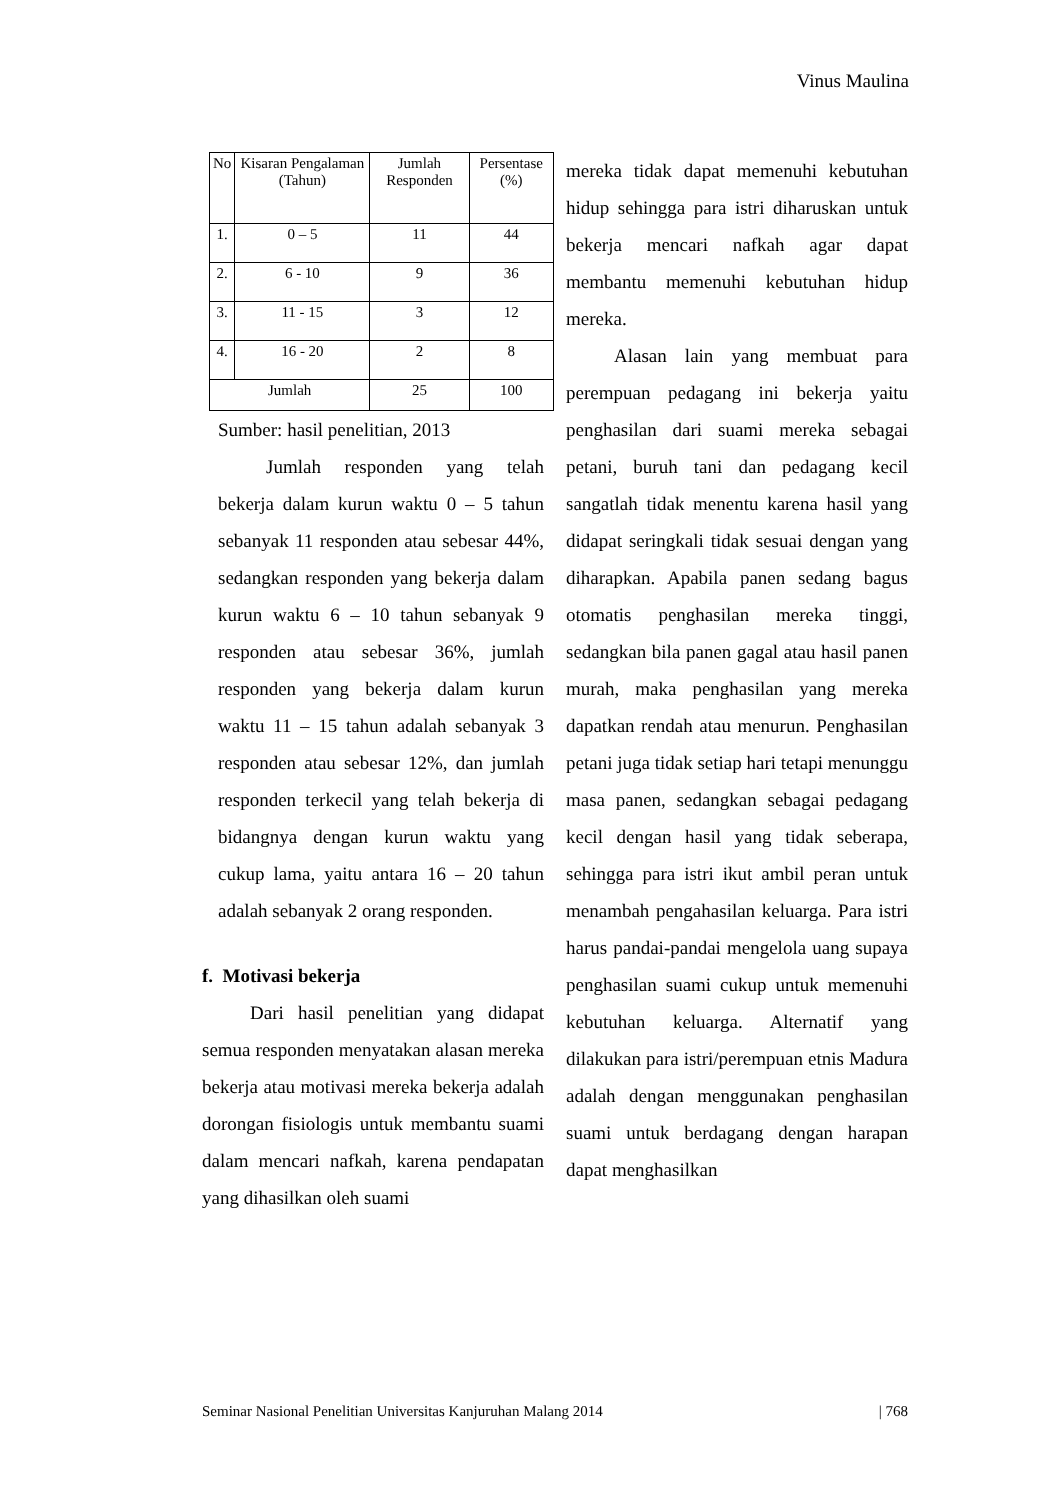Vinus Maulina
| No | Kisaran Pengalaman (Tahun) | Jumlah Responden | Persentase (%) |
| --- | --- | --- | --- |
| 1. | 0 – 5 | 11 | 44 |
| 2. | 6 - 10 | 9 | 36 |
| 3. | 11 - 15 | 3 | 12 |
| 4. | 16 - 20 | 2 | 8 |
| Jumlah | | 25 | 100 |
Sumber: hasil penelitian, 2013
Jumlah responden yang telah bekerja dalam kurun waktu 0 – 5 tahun sebanyak 11 responden atau sebesar 44%, sedangkan responden yang bekerja dalam kurun waktu 6 – 10 tahun sebanyak 9 responden atau sebesar 36%, jumlah responden yang bekerja dalam kurun waktu 11 – 15 tahun adalah sebanyak 3 responden atau sebesar 12%, dan jumlah responden terkecil yang telah bekerja di bidangnya dengan kurun waktu yang cukup lama, yaitu antara 16 – 20 tahun adalah sebanyak 2 orang responden.
f. Motivasi bekerja
Dari hasil penelitian yang didapat semua responden menyatakan alasan mereka bekerja atau motivasi mereka bekerja adalah dorongan fisiologis untuk membantu suami dalam mencari nafkah, karena pendapatan yang dihasilkan oleh suami
mereka tidak dapat memenuhi kebutuhan hidup sehingga para istri diharuskan untuk bekerja mencari nafkah agar dapat membantu memenuhi kebutuhan hidup mereka.
Alasan lain yang membuat para perempuan pedagang ini bekerja yaitu penghasilan dari suami mereka sebagai petani, buruh tani dan pedagang kecil sangatlah tidak menentu karena hasil yang didapat seringkali tidak sesuai dengan yang diharapkan. Apabila panen sedang bagus otomatis penghasilan mereka tinggi, sedangkan bila panen gagal atau hasil panen murah, maka penghasilan yang mereka dapatkan rendah atau menurun. Penghasilan petani juga tidak setiap hari tetapi menunggu masa panen, sedangkan sebagai pedagang kecil dengan hasil yang tidak seberapa, sehingga para istri ikut ambil peran untuk menambah pengahasilan keluarga. Para istri harus pandai-pandai mengelola uang supaya penghasilan suami cukup untuk memenuhi kebutuhan keluarga. Alternatif yang dilakukan para istri/perempuan etnis Madura adalah dengan menggunakan penghasilan suami untuk berdagang dengan harapan dapat menghasilkan
Seminar Nasional Penelitian Universitas Kanjuruhan Malang 2014 | 768